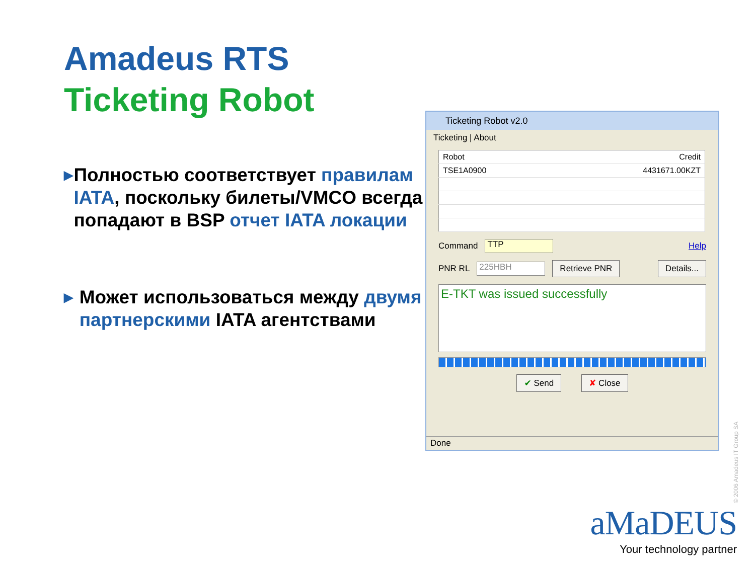Amadeus RTS
Ticketing Robot
▶ Полностью соответствует правилам IATA, поскольку билеты/VMCO всегда попадают в BSP отчет IATA локации
▶ Может использоваться между двумя партнерскими IATA агентствами
Ticketing Robot v2.0
Ticketing | About
| Robot | Credit |
| --- | --- |
| TSE1A0900 | 4431671.00KZT |
Command TTP Help
PNR RL 225HBH Retrieve PNR Details...
E-TKT was issued successfully
✔ Send ✘ Close
Done
© 2006 Amadeus IT Group SA
aMaDEUS
Your technology partner